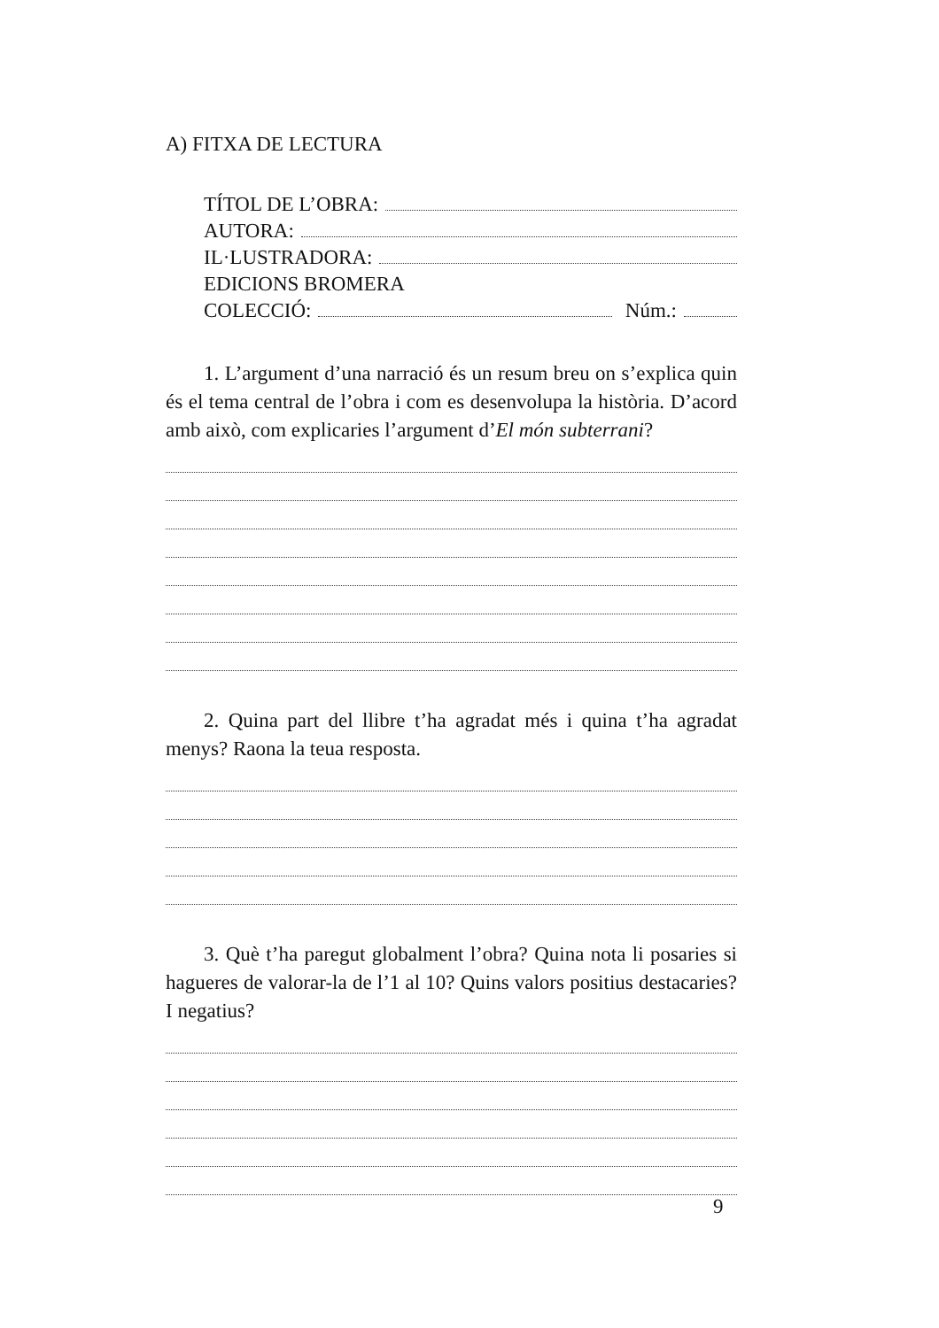A) FITXA DE LECTURA
TÍTOL DE L’OBRA:
AUTORA:
IL·LUSTRADORA:
EDICIONS BROMERA
COLECCIÓ: Núm.:
1. L’argument d’una narració és un resum breu on s’explica quin és el tema central de l’obra i com es desenvolupa la història. D’acord amb això, com explicaries l’argument d’El món subterrani?
2. Quina part del llibre t’ha agradat més i quina t’ha agradat menys? Raona la teua resposta.
3. Què t’ha paregut globalment l’obra? Quina nota li posaries si hagueres de valorar-la de l’1 al 10? Quins valors positius destacaries? I negatius?
9